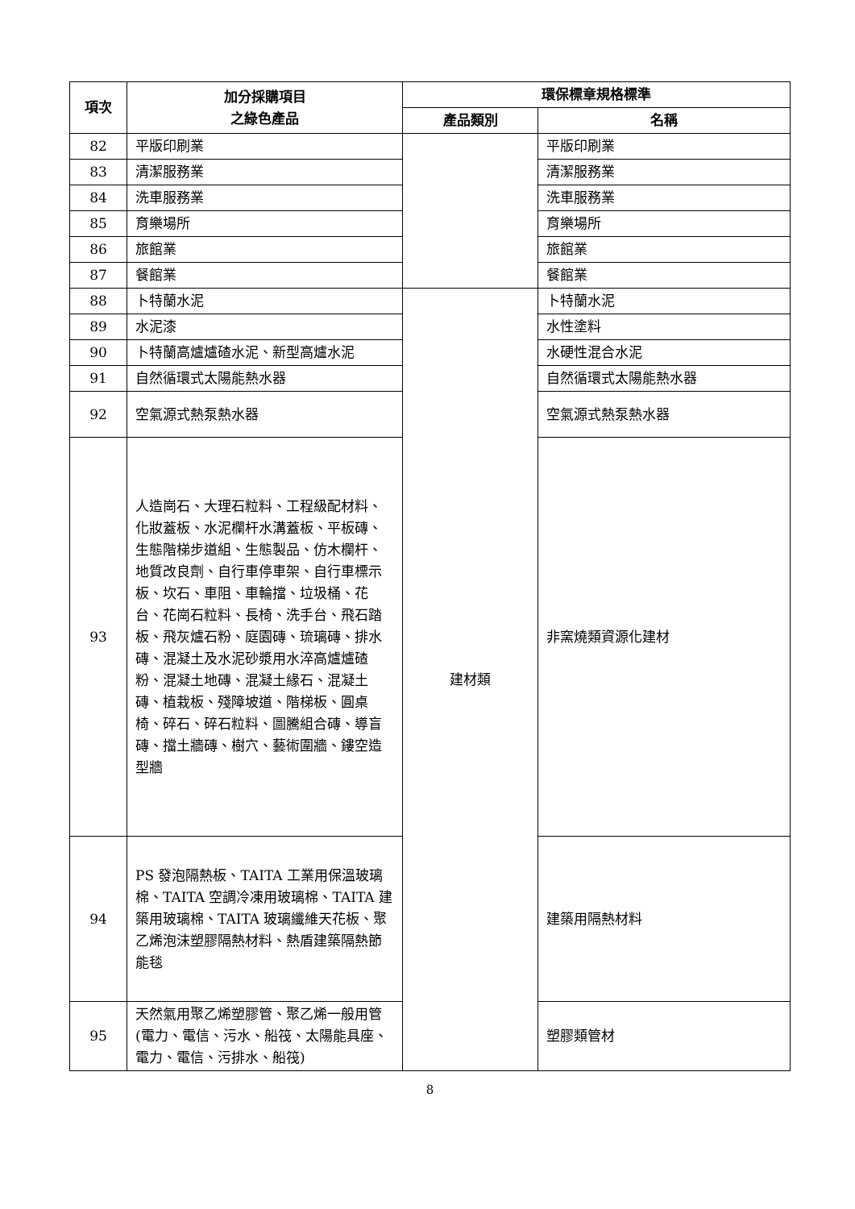| 項次 | 加分採購項目 之綠色產品 | 環保標章規格標準 | |
| --- | --- | --- | --- |
| | | 產品類別 | 名稱 |
| 82 | 平版印刷業 | | 平版印刷業 |
| 83 | 清潔服務業 | | 清潔服務業 |
| 84 | 洗車服務業 | | 洗車服務業 |
| 85 | 育樂場所 | | 育樂場所 |
| 86 | 旅館業 | | 旅館業 |
| 87 | 餐館業 | | 餐館業 |
| 88 | 卜特蘭水泥 | 建材類 | 卜特蘭水泥 |
| 89 | 水泥漆 | | 水性塗料 |
| 90 | 卜特蘭高爐爐碴水泥、新型高爐水泥 | | 水硬性混合水泥 |
| 91 | 自然循環式太陽能熱水器 | | 自然循環式太陽能熱水器 |
| 92 | 空氣源式熱泵熱水器 | | 空氣源式熱泵熱水器 |
| 93 | 人造崗石、大理石粒料、工程級配材料、化妝蓋板、水泥欄杆水溝蓋板、平板磚、生態階梯步道組、生態製品、仿木欄杆、地質改良劑、自行車停車架、自行車標示板、坎石、車阻、車輪擋、垃圾桶、花台、花崗石粒料、長椅、洗手台、飛石踏板、飛灰爐石粉、庭園磚、琉璃磚、排水磚、混凝土及水泥砂漿用水淬高爐爐碴粉、混凝土地磚、混凝土緣石、混凝土磚、植栽板、殘障坡道、階梯板、圓桌椅、碎石、碎石粒料、圖騰組合磚、導盲磚、擋土牆磚、樹穴、藝術圍牆、鏤空造型牆 | | 非窯燒類資源化建材 |
| 94 | PS 發泡隔熱板、TAITA 工業用保溫玻璃棉、TAITA 空調冷凍用玻璃棉、TAITA 建築用玻璃棉、TAITA 玻璃纖維天花板、聚乙烯泡沫塑膠隔熱材料、熱盾建築隔熱節能毯 | | 建築用隔熱材料 |
| 95 | 天然氣用聚乙烯塑膠管、聚乙烯一般用管(電力、電信、污水、船筏、太陽能具座、電力、電信、污排水、船筏) | | 塑膠類管材 |
8